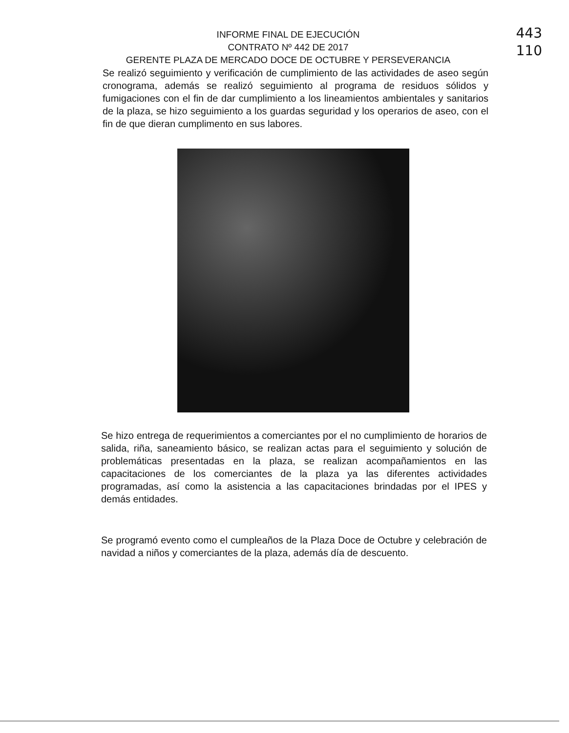443
110
INFORME FINAL DE EJECUCIÓN
CONTRATO Nº 442 DE 2017
GERENTE PLAZA DE MERCADO DOCE DE OCTUBRE Y PERSEVERANCIA
Se realizó seguimiento y verificación de cumplimiento de las actividades de aseo según cronograma, además se realizó seguimiento al programa de residuos sólidos y fumigaciones con el fin de dar cumplimiento a los lineamientos ambientales y sanitarios de la plaza, se hizo seguimiento a los guardas seguridad y los operarios de aseo, con el fin de que dieran cumplimento en sus labores.
Se hizo entrega de requerimientos a comerciantes por el no cumplimiento de horarios de salida, riña, saneamiento básico, se realizan actas para el seguimiento y solución de problemáticas presentadas en la plaza, se realizan acompañamientos en las capacitaciones de los comerciantes de la plaza ya las diferentes actividades programadas, así como la asistencia a las capacitaciones brindadas por el IPES y demás entidades.
Se programó evento como el cumpleaños de la Plaza Doce de Octubre y celebración de navidad a niños y comerciantes de la plaza, además día de descuento.